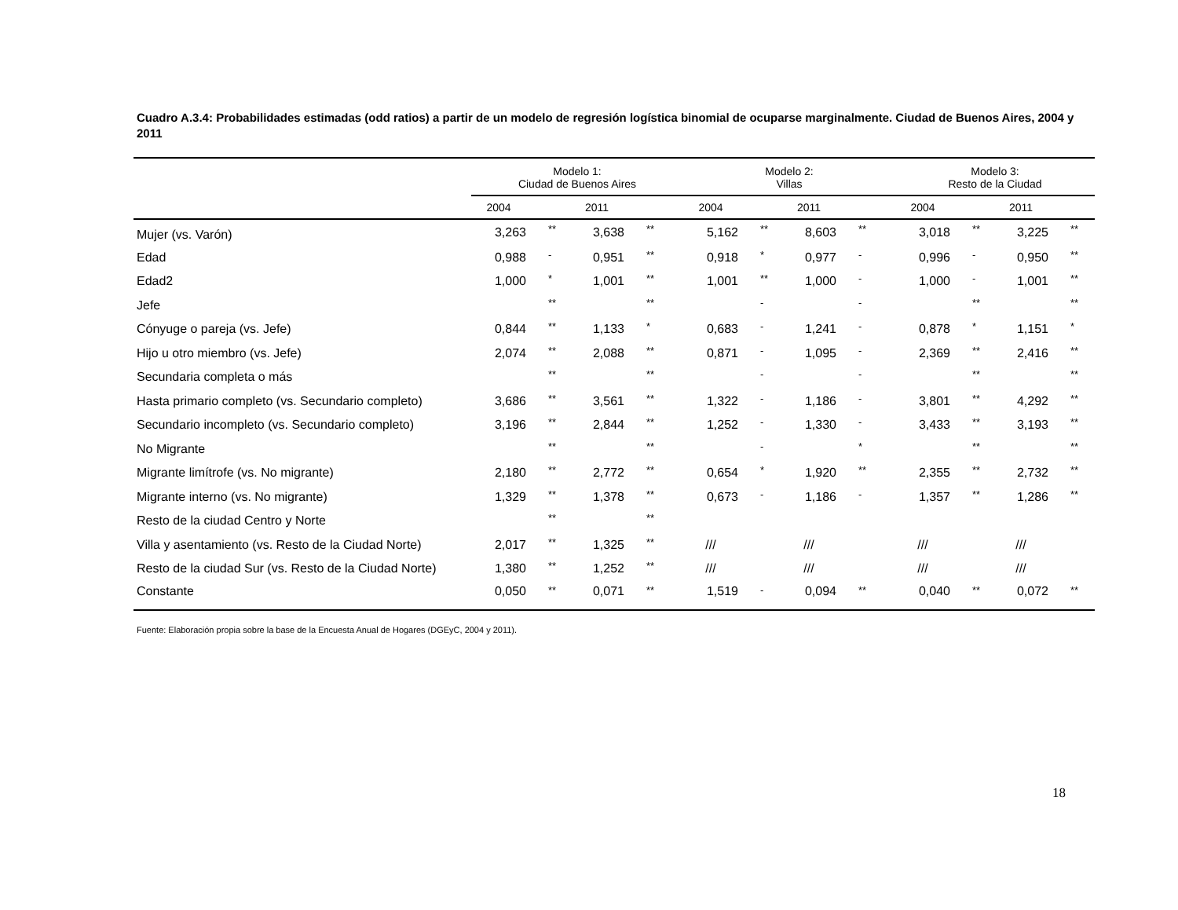Cuadro A.3.4: Probabilidades estimadas (odd ratios) a partir de un modelo de regresión logística binomial de ocuparse marginalmente. Ciudad de Buenos Aires, 2004 y 2011
| | Modelo 1: Ciudad de Buenos Aires | | | | Modelo 2: Villas | | | | Modelo 3: Resto de la Ciudad | | | |
| | 2004 | | 2011 | | 2004 | | 2011 | | 2004 | | 2011 | |
| Mujer (vs. Varón) | 3,263 | ** | 3,638 | ** | 5,162 | ** | 8,603 | ** | 3,018 | ** | 3,225 | ** |
| Edad | 0,988 | - | 0,951 | ** | 0,918 | * | 0,977 | - | 0,996 | - | 0,950 | ** |
| Edad2 | 1,000 | * | 1,001 | ** | 1,001 | ** | 1,000 | - | 1,000 | - | 1,001 | ** |
| Jefe | | ** | | ** | | - | | - | | ** | | ** |
| Cónyuge o pareja (vs. Jefe) | 0,844 | ** | 1,133 | * | 0,683 | - | 1,241 | - | 0,878 | * | 1,151 | * |
| Hijo u otro miembro (vs. Jefe) | 2,074 | ** | 2,088 | ** | 0,871 | - | 1,095 | - | 2,369 | ** | 2,416 | ** |
| Secundaria completa o más | | ** | | ** | | - | | - | | ** | | ** |
| Hasta primario completo (vs. Secundario completo) | 3,686 | ** | 3,561 | ** | 1,322 | - | 1,186 | - | 3,801 | ** | 4,292 | ** |
| Secundario incompleto (vs. Secundario completo) | 3,196 | ** | 2,844 | ** | 1,252 | - | 1,330 | - | 3,433 | ** | 3,193 | ** |
| No Migrante | | ** | | ** | | - | | * | | ** | | ** |
| Migrante limítrofe (vs. No migrante) | 2,180 | ** | 2,772 | ** | 0,654 | * | 1,920 | ** | 2,355 | ** | 2,732 | ** |
| Migrante interno (vs. No migrante) | 1,329 | ** | 1,378 | ** | 0,673 | - | 1,186 | - | 1,357 | ** | 1,286 | ** |
| Resto de la ciudad Centro y Norte | | ** | | ** | | | | | | | | |
| Villa y asentamiento (vs. Resto de la Ciudad Norte) | 2,017 | ** | 1,325 | ** | /// | | /// | | /// | | /// | |
| Resto de la ciudad Sur (vs. Resto de la Ciudad Norte) | 1,380 | ** | 1,252 | ** | /// | | /// | | /// | | /// | |
| Constante | 0,050 | ** | 0,071 | ** | 1,519 | - | 0,094 | ** | 0,040 | ** | 0,072 | ** |
Fuente: Elaboración propia sobre la base de la Encuesta Anual de Hogares (DGEyC, 2004 y 2011).
18